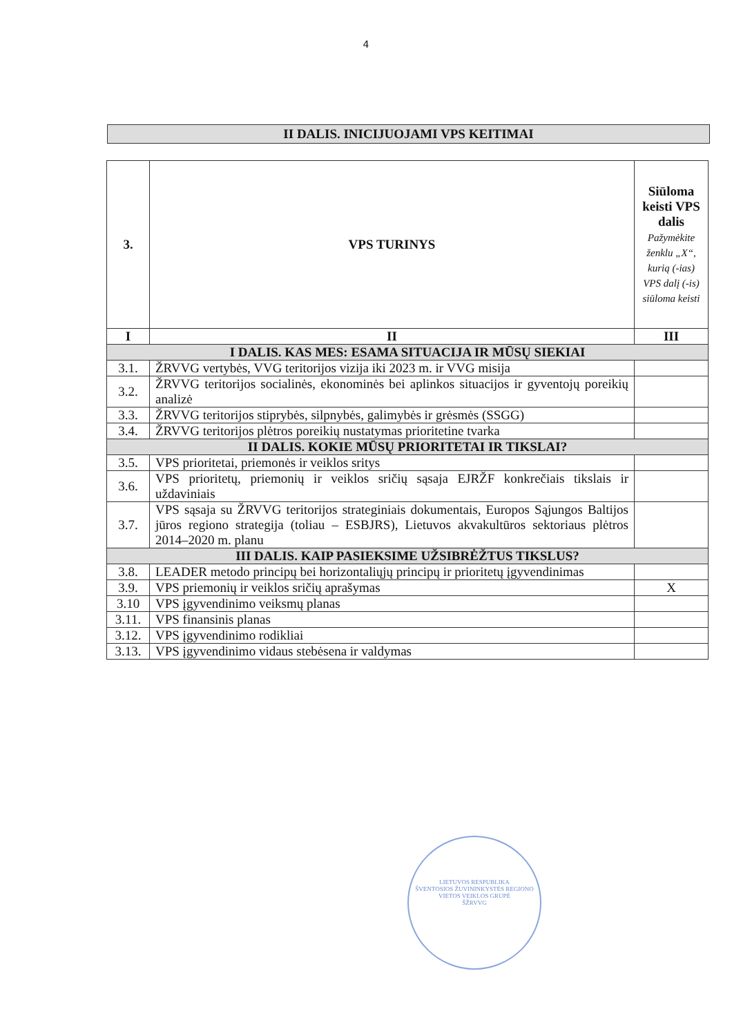4
II DALIS. INICIJUOJAMI VPS KEITIMAI
| 3. | VPS TURINYS | Siūloma keisti VPS dalis Pažymėkite ženklu „X“, kurią (-ias) VPS dalį (-is) siūloma keisti |
| --- | --- | --- |
| I | II | III |
| I DALIS. KAS MES: ESAMA SITUACIJA IR MŪSŲ SIEKIAI | | |
| 3.1. | ŽRVVG vertybės, VVG teritorijos vizija iki 2023 m. ir VVG misija | |
| 3.2. | ŽRVVG teritorijos socialinės, ekonominės bei aplinkos situacijos ir gyventojų poreikių analizė | |
| 3.3. | ŽRVVG teritorijos stiprybės, silpnybės, galimybės ir grėsmės (SSGG) | |
| 3.4. | ŽRVVG teritorijos plėtros poreikių nustatymas prioritetine tvarka | |
| II DALIS. KOKIE MŪSŲ PRIORITETAI IR TIKSLAI? | | |
| 3.5. | VPS prioritetai, priemonės ir veiklos sritys | |
| 3.6. | VPS prioritetų, priemonių ir veiklos sričių sąsaja EJRŽF konkrečiais tikslais ir uždaviniais | |
| 3.7. | VPS sąsaja su ŽRVVG teritorijos strateginiais dokumentais, Europos Sąjungos Baltijos jūros regiono strategija (toliau – ESBJRS), Lietuvos akvakultūros sektoriaus plėtros 2014–2020 m. planu | |
| III DALIS. KAIP PASIEKSIME UŽSIBRĖŽTUS TIKSLUS? | | |
| 3.8. | LEADER metodo principų bei horizontaliųjų principų ir prioritetų įgyvendinimas | |
| 3.9. | VPS priemonių ir veiklos sričių aprašymas | X |
| 3.10 | VPS įgyvendinimo veiksmų planas | |
| 3.11. | VPS finansinis planas | |
| 3.12. | VPS įgyvendinimo rodikliai | |
| 3.13. | VPS įgyvendinimo vidaus stebėsena ir valdymas | |
LIETUVOS RESPUBLIKA
ŠVENTOSIOS ŽUVININKYSTĖS REGIONO VIETOS VEIKLOS GRUPĖ
ŠŽRVVG